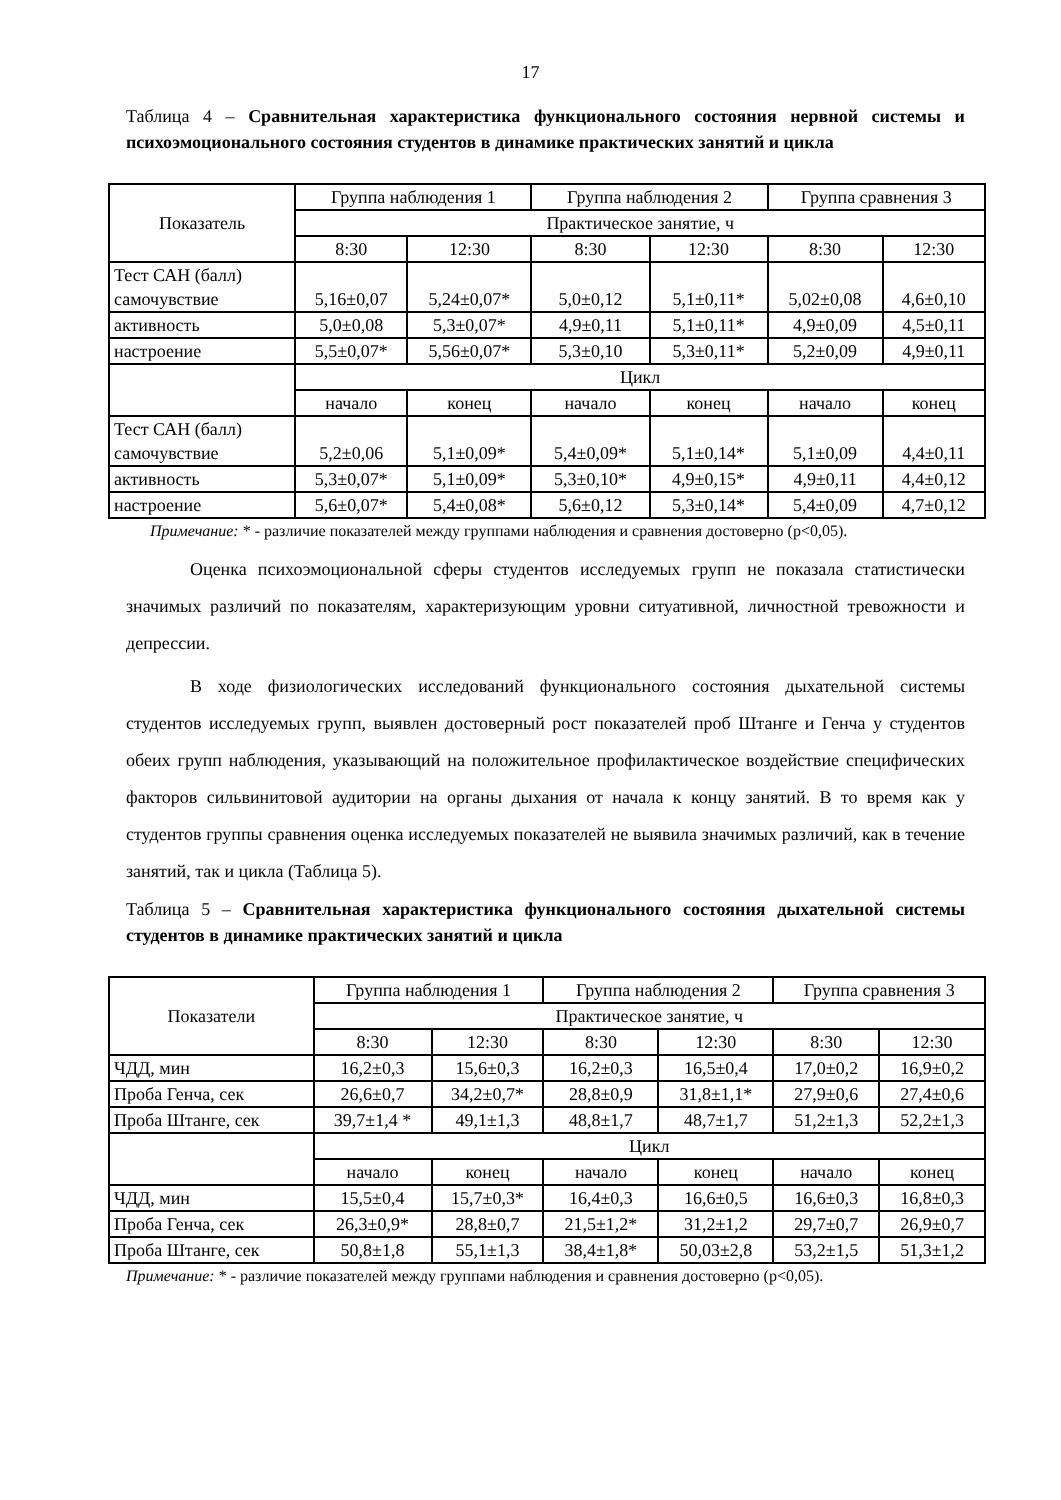17
Таблица 4 – Сравнительная характеристика функционального состояния нервной системы и психоэмоционального состояния студентов в динамике практических занятий и цикла
| Показатель | Группа наблюдения 1 | | Группа наблюдения 2 | | Группа сравнения 3 | |
| --- | --- | --- | --- | --- | --- | --- |
| | Практическое занятие, ч | | | | | |
| | 8:30 | 12:30 | 8:30 | 12:30 | 8:30 | 12:30 |
| Тест САН (балл) самочувствие | 5,16±0,07 | 5,24±0,07* | 5,0±0,12 | 5,1±0,11* | 5,02±0,08 | 4,6±0,10 |
| активность | 5,0±0,08 | 5,3±0,07* | 4,9±0,11 | 5,1±0,11* | 4,9±0,09 | 4,5±0,11 |
| настроение | 5,5±0,07* | 5,56±0,07* | 5,3±0,10 | 5,3±0,11* | 5,2±0,09 | 4,9±0,11 |
| | Цикл | | | | | |
| | начало | конец | начало | конец | начало | конец |
| Тест САН (балл) самочувствие | 5,2±0,06 | 5,1±0,09* | 5,4±0,09* | 5,1±0,14* | 5,1±0,09 | 4,4±0,11 |
| активность | 5,3±0,07* | 5,1±0,09* | 5,3±0,10* | 4,9±0,15* | 4,9±0,11 | 4,4±0,12 |
| настроение | 5,6±0,07* | 5,4±0,08* | 5,6±0,12 | 5,3±0,14* | 5,4±0,09 | 4,7±0,12 |
Примечание: * - различие показателей между группами наблюдения и сравнения достоверно (p<0,05).
Оценка психоэмоциональной сферы студентов исследуемых групп не показала статистически значимых различий по показателям, характеризующим уровни ситуативной, личностной тревожности и депрессии.
В ходе физиологических исследований функционального состояния дыхательной системы студентов исследуемых групп, выявлен достоверный рост показателей проб Штанге и Генча у студентов обеих групп наблюдения, указывающий на положительное профилактическое воздействие специфических факторов сильвинитовой аудитории на органы дыхания от начала к концу занятий. В то время как у студентов группы сравнения оценка исследуемых показателей не выявила значимых различий, как в течение занятий, так и цикла (Таблица 5).
Таблица 5 – Сравнительная характеристика функционального состояния дыхательной системы студентов в динамике практических занятий и цикла
| Показатели | Группа наблюдения 1 | | Группа наблюдения 2 | | Группа сравнения 3 | |
| --- | --- | --- | --- | --- | --- | --- |
| | Практическое занятие, ч | | | | | |
| | 8:30 | 12:30 | 8:30 | 12:30 | 8:30 | 12:30 |
| ЧДД, мин | 16,2±0,3 | 15,6±0,3 | 16,2±0,3 | 16,5±0,4 | 17,0±0,2 | 16,9±0,2 |
| Проба Генча, сек | 26,6±0,7 | 34,2±0,7* | 28,8±0,9 | 31,8±1,1* | 27,9±0,6 | 27,4±0,6 |
| Проба Штанге, сек | 39,7±1,4 * | 49,1±1,3 | 48,8±1,7 | 48,7±1,7 | 51,2±1,3 | 52,2±1,3 |
| | Цикл | | | | | |
| | начало | конец | начало | конец | начало | конец |
| ЧДД, мин | 15,5±0,4 | 15,7±0,3* | 16,4±0,3 | 16,6±0,5 | 16,6±0,3 | 16,8±0,3 |
| Проба Генча, сек | 26,3±0,9* | 28,8±0,7 | 21,5±1,2* | 31,2±1,2 | 29,7±0,7 | 26,9±0,7 |
| Проба Штанге, сек | 50,8±1,8 | 55,1±1,3 | 38,4±1,8* | 50,03±2,8 | 53,2±1,5 | 51,3±1,2 |
Примечание: * - различие показателей между группами наблюдения и сравнения достоверно (p<0,05).